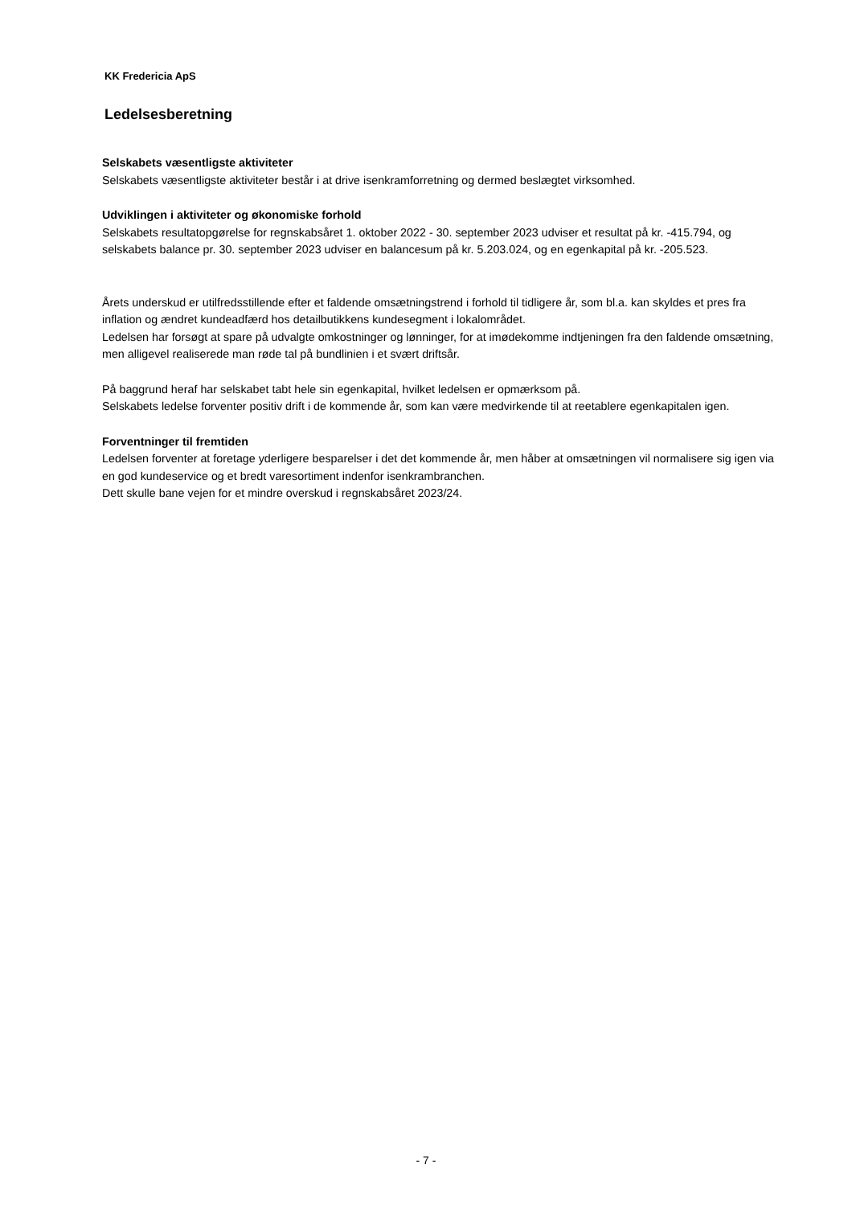KK Fredericia ApS
Ledelsesberetning
Selskabets væsentligste aktiviteter
Selskabets væsentligste aktiviteter består i at drive isenkramforretning og dermed beslægtet virksomhed.
Udviklingen i aktiviteter og økonomiske forhold
Selskabets resultatopgørelse for regnskabsåret 1. oktober 2022 - 30. september 2023 udviser et resultat på kr. -415.794, og selskabets balance pr. 30. september 2023 udviser en balancesum på kr. 5.203.024, og en egenkapital på kr. -205.523.
Årets underskud er utilfredsstillende efter et faldende omsætningstrend i forhold til tidligere år, som bl.a. kan skyldes et pres fra inflation og ændret kundeadfærd hos detailbutikkens kundesegment i lokalområdet.
Ledelsen har forsøgt at spare på udvalgte omkostninger og lønninger, for at imødekomme indtjeningen fra den faldende omsætning, men alligevel realiserede man røde tal på bundlinien i et svært driftsår.
På baggrund heraf har selskabet tabt hele sin egenkapital, hvilket ledelsen er opmærksom på.
Selskabets ledelse forventer positiv drift i de kommende år, som kan være medvirkende til at reetablere egenkapitalen igen.
Forventninger til fremtiden
Ledelsen forventer at foretage yderligere besparelser i det det kommende år, men håber at omsætningen vil normalisere sig igen via en god kundeservice og et bredt varesortiment indenfor isenkrambranchen.
Dett skulle bane vejen for et mindre overskud i regnskabsåret 2023/24.
- 7 -